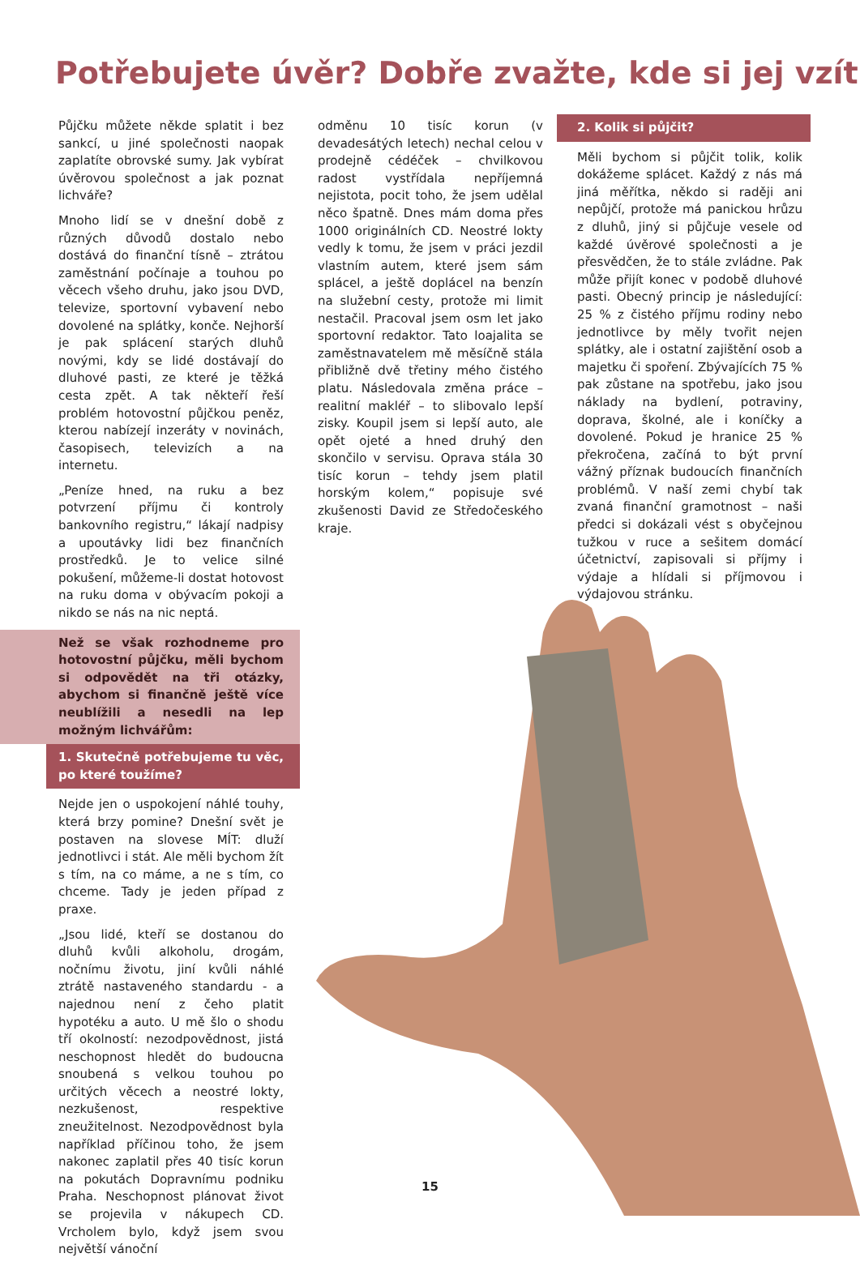Potřebujete úvěr? Dobře zvažte, kde si jej vzít
Půjčku můžete někde splatit i bez sankcí, u jiné společnosti naopak zaplatíte obrovské sumy. Jak vybírat úvěrovou společnost a jak poznat lichváře?
Mnoho lidí se v dnešní době z různých důvodů dostalo nebo dostává do finanční tísně – ztrátou zaměstnání počínaje a touhou po věcech všeho druhu, jako jsou DVD, televize, sportovní vybavení nebo dovolené na splátky, konče. Nejhorší je pak splácení starých dluhů novými, kdy se lidé dostávají do dluhové pasti, ze které je těžká cesta zpět. A tak někteří řeší problém hotovostní půjčkou peněz, kterou nabízejí inzeráty v novinách, časopisech, televizích a na internetu.
„Peníze hned, na ruku a bez potvrzení příjmu či kontroly bankovního registru,“ lákají nadpisy a upoutávky lidi bez finančních prostředků. Je to velice silné pokušení, můžeme-li dostat hotovost na ruku doma v obývacím pokoji a nikdo se nás na nic neptá.
Než se však rozhodneme pro hotovostní půjčku, měli bychom si odpovědět na tři otázky, abychom si finančně ještě více neublížili a nesedli na lep možným lichvářům:
1. Skutečně potřebujeme tu věc, po které toužíme?
Nejde jen o uspokojení náhlé touhy, která brzy pomine? Dnešní svět je postaven na slovese MÍT: dluží jednotlivci i stát. Ale měli bychom žít s tím, na co máme, a ne s tím, co chceme. Tady je jeden případ z praxe.
„Jsou lidé, kteří se dostanou do dluhů kvůli alkoholu, drogám, nočnímu životu, jiní kvůli náhlé ztrátě nastaveného standardu - a najednou není z čeho platit hypotéku a auto. U mě šlo o shodu tří okolností: nezodpovědnost, jistá neschopnost hledět do budoucna snoubená s velkou touhou po určitých věcech a neostré lokty, nezkušenost, respektive zneužitelnost. Nezodpovědnost byla například příčinou toho, že jsem nakonec zaplatil přes 40 tisíc korun na pokutách Dopravnímu podniku Praha. Neschopnost plánovat život se projevila v nákupech CD. Vrcholem bylo, když jsem svou největší vánoční
odměnu 10 tisíc korun (v devadesátých letech) nechal celou v prodejně cédéček – chvilkovou radost vystřídala nepříjemná nejistota, pocit toho, že jsem udělal něco špatně. Dnes mám doma přes 1000 originálních CD. Neostré lokty vedly k tomu, že jsem v práci jezdil vlastním autem, které jsem sám splácel, a ještě doplácel na benzín na služební cesty, protože mi limit nestačil. Pracoval jsem osm let jako sportovní redaktor. Tato loajalita se zaměstnavatelem mě měsíčně stála přibližně dvě třetiny mého čistého platu. Následovala změna práce – realitní makléř – to slibovalo lepší zisky. Koupil jsem si lepší auto, ale opět ojeté a hned druhý den skončilo v servisu. Oprava stála 30 tisíc korun – tehdy jsem platil horským kolem,“ popisuje své zkušenosti David ze Středočeského kraje.
2. Kolik si půjčit?
Měli bychom si půjčit tolik, kolik dokážeme splácet. Každý z nás má jiná měřítka, někdo si raději ani nepůjčí, protože má panickou hrůzu z dluhů, jiný si půjčuje vesele od každé úvěrové společnosti a je přesvědčen, že to stále zvládne. Pak může přijít konec v podobě dluhové pasti. Obecný princip je následující: 25 % z čistého příjmu rodiny nebo jednotlivce by měly tvořit nejen splátky, ale i ostatní zajištění osob a majetku či spoření. Zbývajících 75 % pak zůstane na spotřebu, jako jsou náklady na bydlení, potraviny, doprava, školné, ale i koníčky a dovolené. Pokud je hranice 25 % překročena, začíná to být první vážný příznak budoucích finančních problémů. V naší zemi chybí tak zvaná finanční gramotnost – naši předci si dokázali vést s obyčejnou tužkou v ruce a sešitem domácí účetnictví, zapisovali si příjmy i výdaje a hlídali si příjmovou i výdajovou stránku.
15